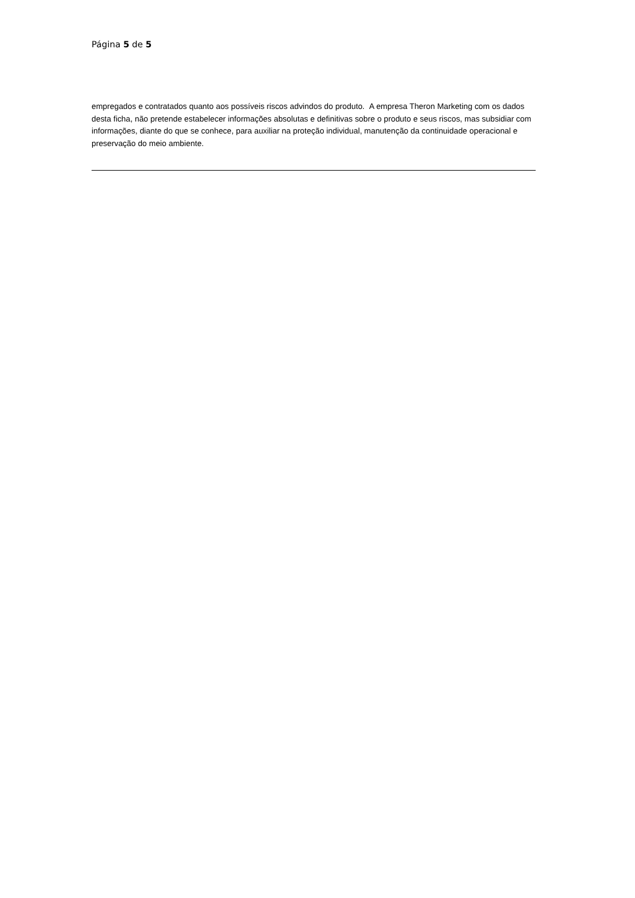Página 5 de 5
empregados e contratados quanto aos possíveis riscos advindos do produto. A empresa Theron Marketing com os dados desta ficha, não pretende estabelecer informações absolutas e definitivas sobre o produto e seus riscos, mas subsidiar com informações, diante do que se conhece, para auxiliar na proteção individual, manutenção da continuidade operacional e preservação do meio ambiente.